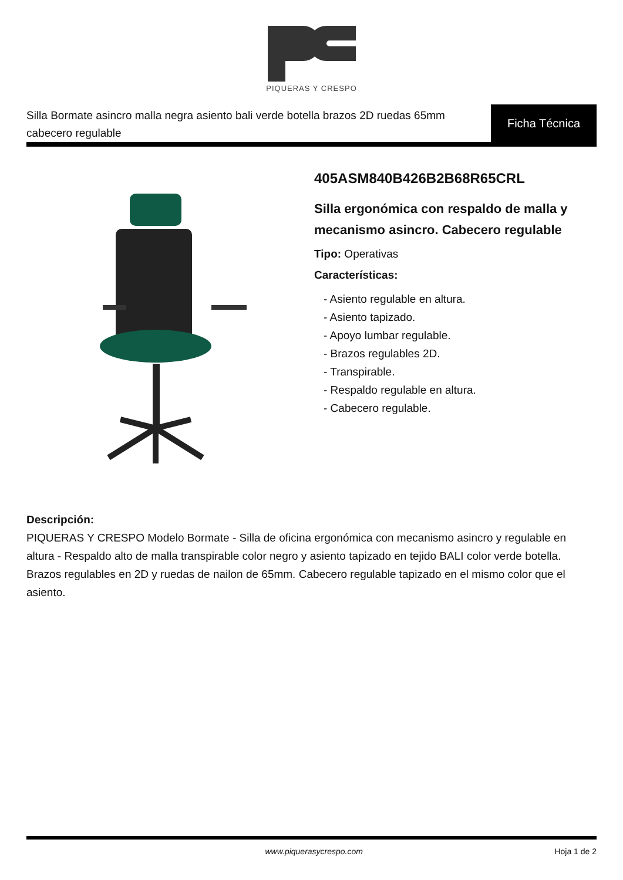PIQUERAS Y CRESPO
Silla Bormate asincro malla negra asiento bali verde botella brazos 2D ruedas 65mm cabecero regulable
Ficha Técnica
405ASM840B426B2B68R65CRL
Silla ergonómica con respaldo de malla y mecanismo asincro. Cabecero regulable
Tipo: Operativas
Características:
- Asiento regulable en altura.
- Asiento tapizado.
- Apoyo lumbar regulable.
- Brazos regulables 2D.
- Transpirable.
- Respaldo regulable en altura.
- Cabecero regulable.
Descripción:
PIQUERAS Y CRESPO Modelo Bormate - Silla de oficina ergonómica con mecanismo asincro y regulable en altura - Respaldo alto de malla transpirable color negro y asiento tapizado en tejido BALI color verde botella. Brazos regulables en 2D y ruedas de nailon de 65mm. Cabecero regulable tapizado en el mismo color que el asiento.
www.piquerasycrespo.com Hoja 1 de 2